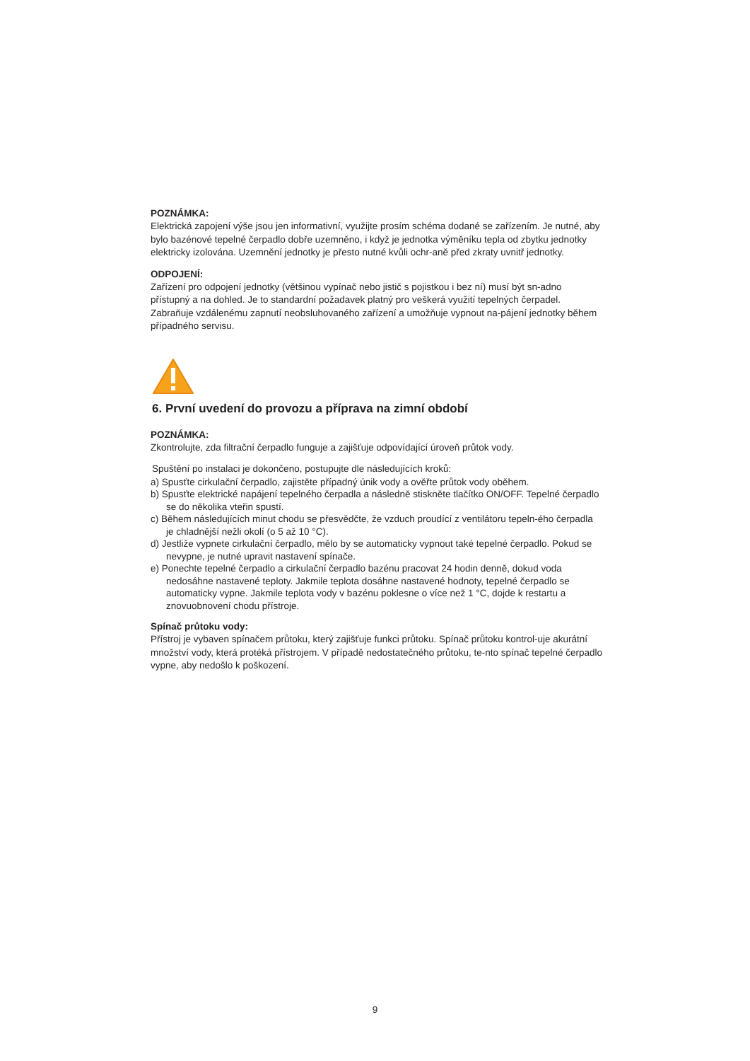POZNÁMKA:
Elektrická zapojení výše jsou jen informativní, využijte prosím schéma dodané se zařízením. Je nutné, aby bylo bazénové tepelné čerpadlo dobře uzemněno, i když je jednotka výměníku tepla od zbytku jednotky elektricky izolována. Uzemnění jednotky je přesto nutné kvůli ochr-aně před zkraty uvnitř jednotky.
ODPOJENÍ:
Zařízení pro odpojení jednotky (většinou vypínač nebo jistič s pojistkou i bez ní) musí být sn-adno přístupný a na dohled. Je to standardní požadavek platný pro veškerá využití tepelných čerpadel. Zabraňuje vzdálenému zapnutí neobsluhovaného zařízení a umožňuje vypnout na-pájení jednotky během případného servisu.
6. První uvedení do provozu a příprava na zimní období
POZNÁMKA:
Zkontrolujte, zda filtrační čerpadlo funguje a zajišťuje odpovídající úroveň průtok vody.
Spuštění po instalaci je dokončeno, postupujte dle následujících kroků:
a) Spusťte cirkulační čerpadlo, zajistěte případný únik vody a ověřte průtok vody oběhem.
b) Spusťte elektrické napájení tepelného čerpadla a následně stiskněte tlačítko ON/OFF. Tepelné čerpadlo se do několika vteřin spustí.
c) Během následujících minut chodu se přesvědčte, že vzduch proudící z ventilátoru tepeln-ého čerpadla je chladnější nežli okolí (o 5 až 10 °C).
d) Jestliže vypnete cirkulační čerpadlo, mělo by se automaticky vypnout také tepelné čerpadlo. Pokud se nevypne, je nutné upravit nastavení spínače.
e) Ponechte tepelné čerpadlo a cirkulační čerpadlo bazénu pracovat 24 hodin denně, dokud voda nedosáhne nastavené teploty. Jakmile teplota dosáhne nastavené hodnoty, tepelné čerpadlo se automaticky vypne. Jakmile teplota vody v bazénu poklesne o více než 1 °C, dojde k restartu a znovuobnovení chodu přístroje.
Spínač průtoku vody:
Přístroj je vybaven spínačem průtoku, který zajišťuje funkci průtoku. Spínač průtoku kontrol-uje akurátní množství vody, která protéká přístrojem. V případě nedostatečného průtoku, te-nto spínač tepelné čerpadlo vypne, aby nedošlo k poškození.
9